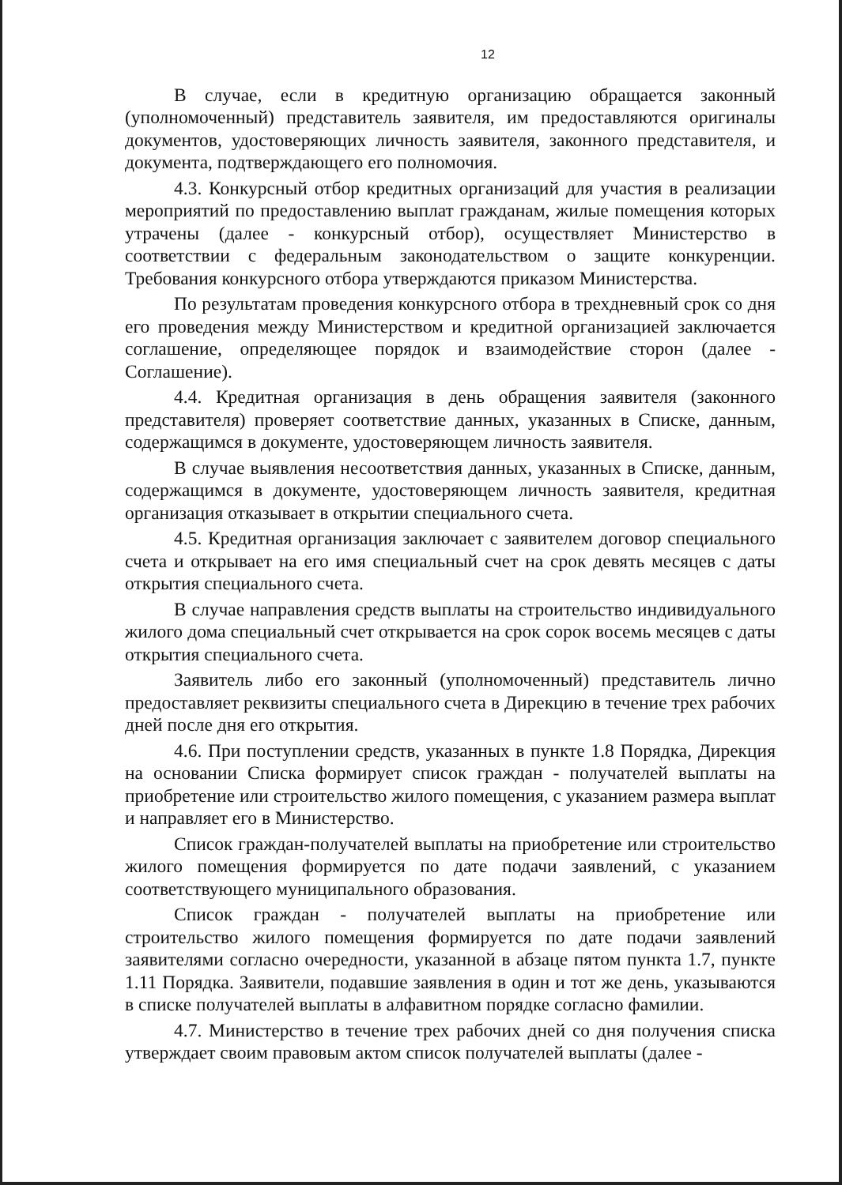12
В случае, если в кредитную организацию обращается законный (уполномоченный) представитель заявителя, им предоставляются оригиналы документов, удостоверяющих личность заявителя, законного представителя, и документа, подтверждающего его полномочия.
4.3. Конкурсный отбор кредитных организаций для участия в реализации мероприятий по предоставлению выплат гражданам, жилые помещения которых утрачены (далее - конкурсный отбор), осуществляет Министерство в соответствии с федеральным законодательством о защите конкуренции. Требования конкурсного отбора утверждаются приказом Министерства.
По результатам проведения конкурсного отбора в трехдневный срок со дня его проведения между Министерством и кредитной организацией заключается соглашение, определяющее порядок и взаимодействие сторон (далее - Соглашение).
4.4. Кредитная организация в день обращения заявителя (законного представителя) проверяет соответствие данных, указанных в Списке, данным, содержащимся в документе, удостоверяющем личность заявителя.
В случае выявления несоответствия данных, указанных в Списке, данным, содержащимся в документе, удостоверяющем личность заявителя, кредитная организация отказывает в открытии специального счета.
4.5. Кредитная организация заключает с заявителем договор специального счета и открывает на его имя специальный счет на срок девять месяцев с даты открытия специального счета.
В случае направления средств выплаты на строительство индивидуального жилого дома специальный счет открывается на срок сорок восемь месяцев с даты открытия специального счета.
Заявитель либо его законный (уполномоченный) представитель лично предоставляет реквизиты специального счета в Дирекцию в течение трех рабочих дней после дня его открытия.
4.6. При поступлении средств, указанных в пункте 1.8 Порядка, Дирекция на основании Списка формирует список граждан - получателей выплаты на приобретение или строительство жилого помещения, с указанием размера выплат и направляет его в Министерство.
Список граждан-получателей выплаты на приобретение или строительство жилого помещения формируется по дате подачи заявлений, с указанием соответствующего муниципального образования.
Список граждан - получателей выплаты на приобретение или строительство жилого помещения формируется по дате подачи заявлений заявителями согласно очередности, указанной в абзаце пятом пункта 1.7, пункте 1.11 Порядка. Заявители, подавшие заявления в один и тот же день, указываются в списке получателей выплаты в алфавитном порядке согласно фамилии.
4.7. Министерство в течение трех рабочих дней со дня получения списка утверждает своим правовым актом список получателей выплаты (далее -